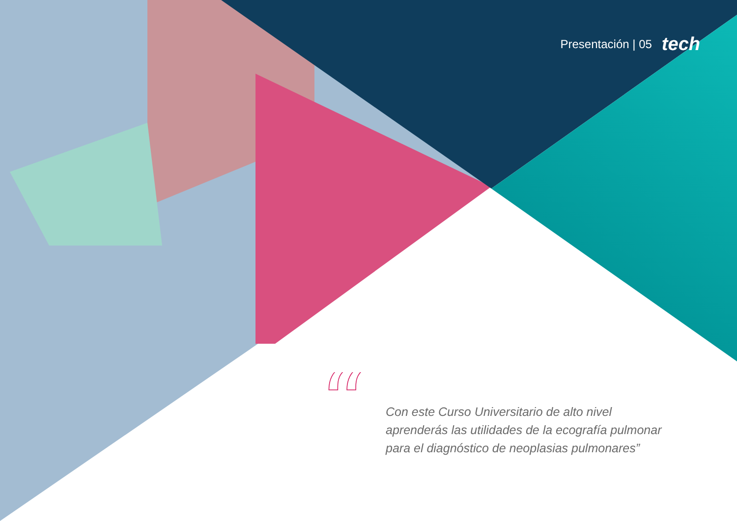Presentación | 05 tech
“
Con este Curso Universitario de alto nivel aprenderás las utilidades de la ecografía pulmonar para el diagnóstico de neoplasias pulmonares”